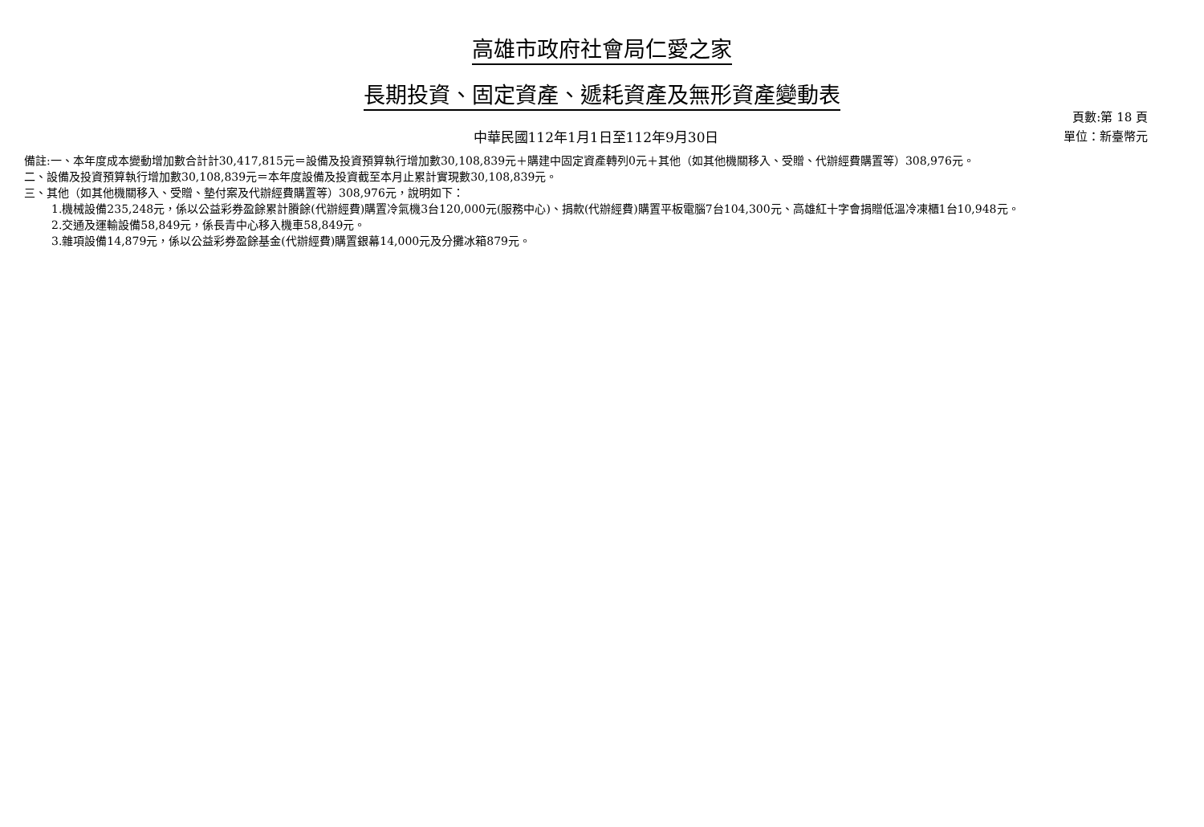高雄市政府社會局仁愛之家
長期投資、固定資產、遞耗資產及無形資產變動表
中華民國112年1月1日至112年9月30日
頁數:第 18 頁
單位：新臺幣元
備註:一、本年度成本變動增加數合計計30,417,815元＝設備及投資預算執行增加數30,108,839元＋購建中固定資產轉列0元＋其他（如其他機關移入、受贈、代辦經費購置等）308,976元。
二、設備及投資預算執行增加數30,108,839元＝本年度設備及投資截至本月止累計實現數30,108,839元。
三、其他（如其他機關移入、受贈、墊付案及代辦經費購置等）308,976元，說明如下：
1.機械設備235,248元，係以公益彩券盈餘累計賸餘(代辦經費)購置冷氣機3台120,000元(服務中心)、捐款(代辦經費)購置平板電腦7台104,300元、高雄紅十字會捐贈低溫冷凍櫃1台10,948元。
2.交通及運輸設備58,849元，係長青中心移入機車58,849元。
3.雜項設備14,879元，係以公益彩券盈餘基金(代辦經費)購置銀幕14,000元及分攤冰箱879元。